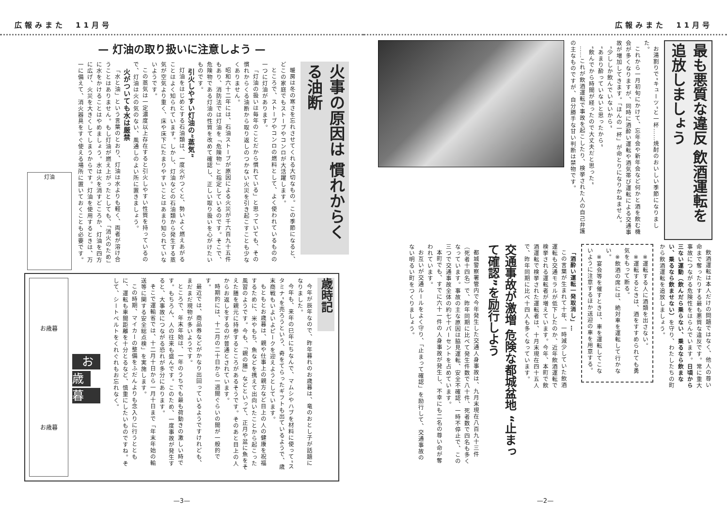広報みまた　11月号
最も悪質な違反 飲酒運転を追放しましょう
お湯割りで“キューツ”と一杯……焼酎のおいしい季節になりました。
これから一月初旬にかけて、忘年会や新年会など何かと酒を飲む機会が多くなりますが、同時に酒酔い運転や酒気帯び運転による交通事故が増加してきます。「ほんの一杯」が命とりになりかねません。
“少ししか飲んでいないから”
“あまり酔っていないと思ったから”
“飲んでから時間が経ったので大丈夫だと思った”
……これが飲酒運転で事故を起こしたり、検挙された人の自己弁護の主なものですが、自分勝手な甘い判断は禁物です。
飲酒運転は本人だけの問題ではなく、他人の尊い命まで奪ったりする最も悪質な違反です。常に重大事故につながる危険性をはらんでいます。日頃から三ない運動（飲んだら乗らない、乗るなら飲まない、乗るなら飲ませない）を守り、わたしたちの町から飲酒運転を追放しましょう。
※運転する人に酒類を出さない。
※運転するときは、酒をすすめられても勇気をもって断る。
※飲酒の席には、絶対車を運転して行かない。
※宴会等を催すときは、車を運転してこないように注意するほか送迎の車を用意する。
「酒酔い運転一発取消し」…
この言葉が生まれて十年、一時減少していた飲酒運転も交通モラルが低下したのか、近年飲酒運転で検挙される運転者が増えています。今年、本町で飲酒運転で検挙された運転者は、十月末現在四十五人で、昨年同期に比べ十四人も多くなっています。
交通事故が激増 危険な都城盆地 “止まって確認”を励行しよう
都城警察署管内で今年発生した交通人身事故は、九月末現在八百九十三件（死者十四名）で、昨年同期に比べて発生件数で八十件、死者数で四名も多くなっています。事故の主な原因は脇見運転、安全不確認、一時不停止で、この三つで交通事故全体の約七十パーセントを占めています。
本町でも、すでに六十一件の人身事故が発生し、不幸にも二名の尊い命が奪われています。
お互いが交通ルールをよく守り、「止まって確認」を励行して、交通事故のない明るい町をつくりましょう。
—2—
広報みまた　11月号
— 灯油の取り扱いに注意しよう —
火事の原因は 慣れからくる油断
暖房は冬の寒さを忘れさせてくれる大切なもの。この季節になると、どこの家庭でもストーブやコンロが大活躍します。
ところで、ストーブやコンロの燃料として、よく使われているものの一つに灯油があります。
「灯油の扱いは毎年のことだから慣れている」と思っていても、その慣れからくる油断から取り返しのつかない火災を引き起こすことも少なくありません。
昭和六十二年には、石油ストーブが原因による火災が千六百九十五件もあり、消防法では灯油を「危険物」と指定しているのです。そこで、危険物である灯油の性質を改めて確認し、正しい取り扱いを心がけたいものです。
引火しやすい灯油の“蒸気”
灯油をはじめとする石油類は、一度火がつくと、勢いよく燃えあがることはよく知られています。しかし、灯油などの石油類から発生する蒸気が空気より重く、床や床下にたまりやすいことはあまり知られていないようです。
この蒸気は一定濃度以上存在すると引火しやすい性質を持っているので、灯油は火の気のない、風通しのよい所に置きましょう。
火がついても水は厳禁
「水と油」という言葉のとおり、灯油は水よりも軽く、両者が溶け合うことはありません。もし灯油が燃え上がったとしても、「消火のため」に水をかけることはやめましょう。水は火を消すどころか、灯油を四方に広げ、火災を大きくしてしまうからです。灯油を使用するときは、万一に備えて、消火器具をすぐ使える場所に置いておくことも必要です。
灯油
歳時記
今年が辰年なので、昨年暮れのお歳暮は、竜のおとし子が話題になりました。
今年も、来年の巳年にちなんで、マムシやハブを材料に使って“スタミナ”を売ろうという、奇をてらったギフトも出ているようで、歳末商戦もいよいよピークを迎えようとしています。
もともとお歳暮は、親や仕事上の親方など目上の人の健康を祝福するために、米やもち、魚などを携えて出向いたことから起こった風習のようです。今も、「親の膳」などといって、正月や盆に魚をそえた膳を親元に持参するところがあるそうです。そのあと目上の人からお返しをするのが普通とされています。
時期的には、十二月の二十日から一週間ぐらいの間が一般的です。
最近では、商品券などがかなり出回っているようですけれども、まだまだ現物が多いようです。
ところで、年末年始は、一年のうちでも最も荷動きの激しい時です。もちろん、人の往来も盛んです。このため、一度事故が発生すると、大事故につながる恐れが多分にあります。
そこで運輸省では、十二月十日から一月十日まで「年末年始の輸送等に関する安全総点検」を実施します。
この時期、マイカーの整備をふだんよりも念入りに行うとともに、運転も車間距離を十分とるなど、慎重にしたいものですね。そして、シートベルトをくれぐれもお忘れなく。
お歳暮
お歳暮
お歳暮
—3—